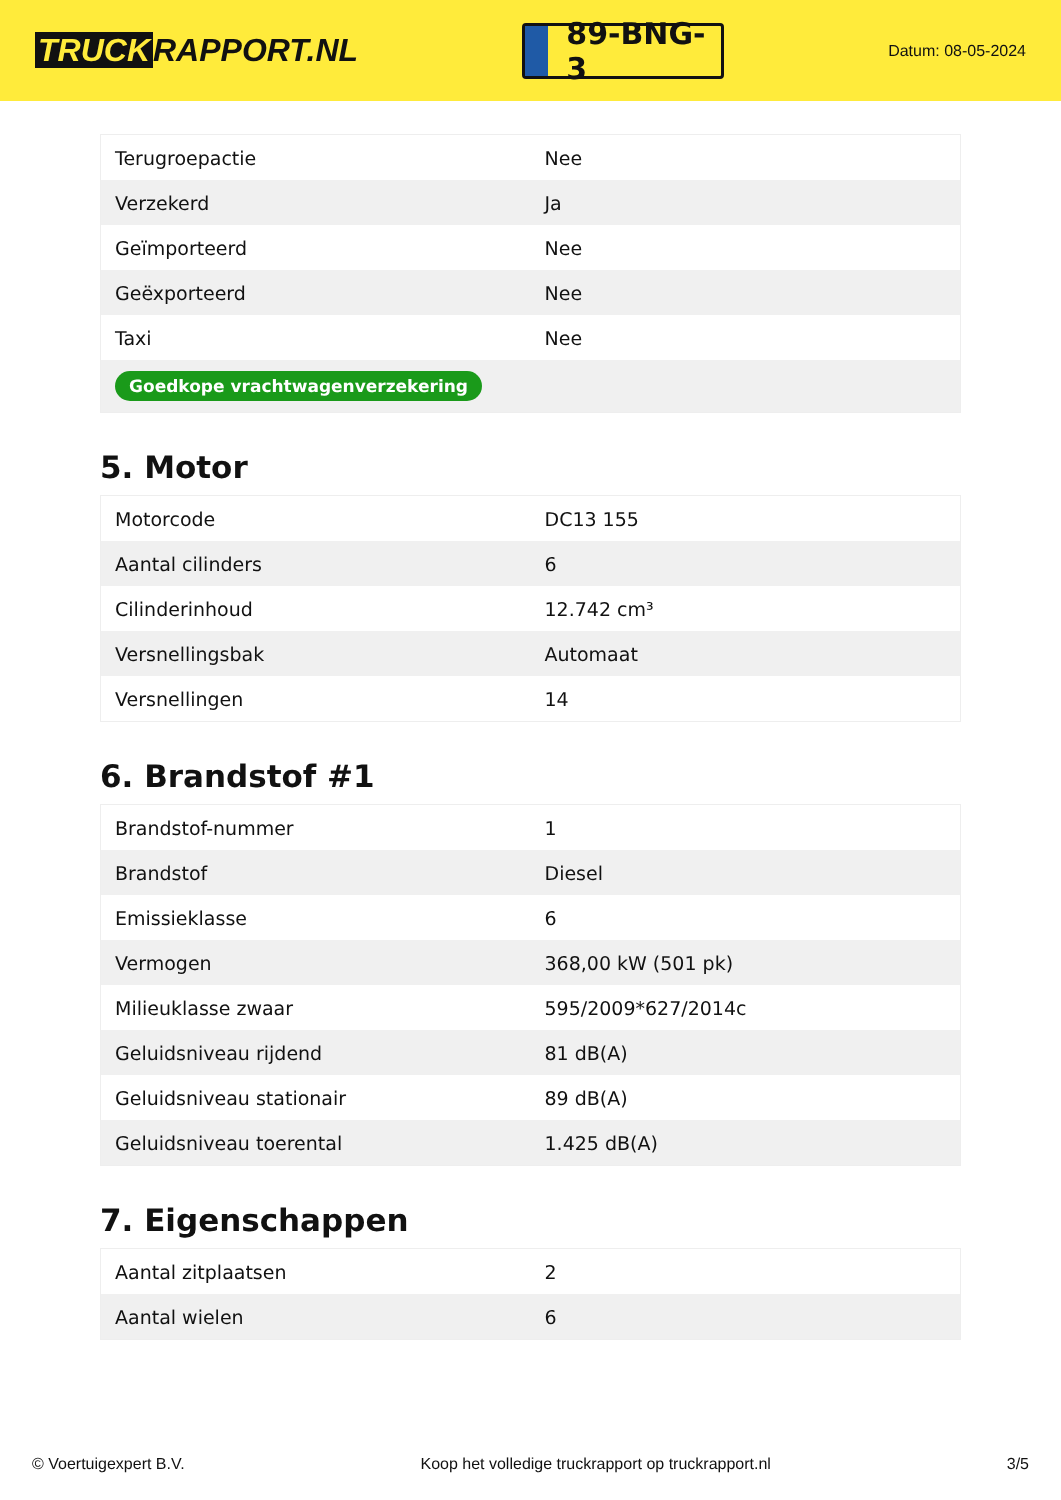TRUCK RAPPORT.NL
89-BNG-3
Datum: 08-05-2024
| Terugroepactie | Nee |
| Verzekerd | Ja |
| Geïmporteerd | Nee |
| Geëxporteerd | Nee |
| Taxi | Nee |
| Goedkope vrachtwagenverzekering | |
5. Motor
| Motorcode | DC13 155 |
| Aantal cilinders | 6 |
| Cilinderinhoud | 12.742 cm³ |
| Versnellingsbak | Automaat |
| Versnellingen | 14 |
6. Brandstof #1
| Brandstof-nummer | 1 |
| Brandstof | Diesel |
| Emissieklasse | 6 |
| Vermogen | 368,00 kW (501 pk) |
| Milieuklasse zwaar | 595/2009*627/2014c |
| Geluidsniveau rijdend | 81 dB(A) |
| Geluidsniveau stationair | 89 dB(A) |
| Geluidsniveau toerental | 1.425 dB(A) |
7. Eigenschappen
| Aantal zitplaatsen | 2 |
| Aantal wielen | 6 |
© Voertuigexpert B.V. Koop het volledige truckrapport op truckrapport.nl 3/5